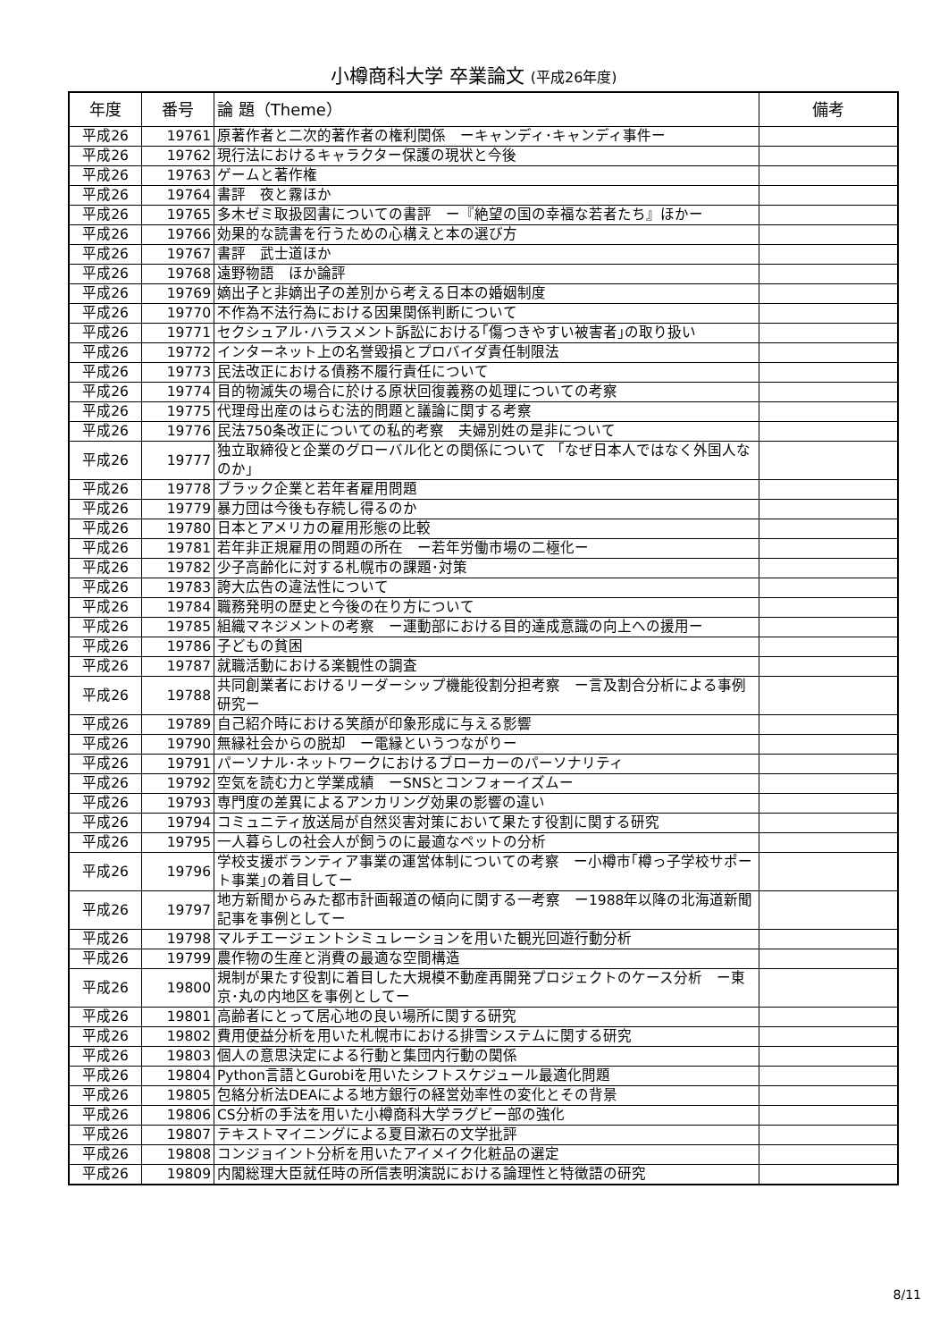小樽商科大学 卒業論文 (平成26年度)
| 年度 | 番号 | 論 題（Theme） | 備考 |
| --- | --- | --- | --- |
| 平成26 | 19761 | 原著作者と二次的著作者の権利関係 ーキャンディ･キャンディ事件ー | |
| 平成26 | 19762 | 現行法におけるキャラクター保護の現状と今後 | |
| 平成26 | 19763 | ゲームと著作権 | |
| 平成26 | 19764 | 書評 夜と霧ほか | |
| 平成26 | 19765 | 多木ゼミ取扱図書についての書評 ー『絶望の国の幸福な若者たち』ほかー | |
| 平成26 | 19766 | 効果的な読書を行うための心構えと本の選び方 | |
| 平成26 | 19767 | 書評 武士道ほか | |
| 平成26 | 19768 | 遠野物語 ほか論評 | |
| 平成26 | 19769 | 嫡出子と非嫡出子の差別から考える日本の婚姻制度 | |
| 平成26 | 19770 | 不作為不法行為における因果関係判断について | |
| 平成26 | 19771 | セクシュアル･ハラスメント訴訟における｢傷つきやすい被害者｣の取り扱い | |
| 平成26 | 19772 | インターネット上の名誉毀損とプロバイダ責任制限法 | |
| 平成26 | 19773 | 民法改正における債務不履行責任について | |
| 平成26 | 19774 | 目的物滅失の場合に於ける原状回復義務の処理についての考察 | |
| 平成26 | 19775 | 代理母出産のはらむ法的問題と議論に関する考察 | |
| 平成26 | 19776 | 民法750条改正についての私的考察 夫婦別姓の是非について | |
| 平成26 | 19777 | 独立取締役と企業のグローバル化との関係について 「なぜ日本人ではなく外国人なのか」 | |
| 平成26 | 19778 | ブラック企業と若年者雇用問題 | |
| 平成26 | 19779 | 暴力団は今後も存続し得るのか | |
| 平成26 | 19780 | 日本とアメリカの雇用形態の比較 | |
| 平成26 | 19781 | 若年非正規雇用の問題の所在 ー若年労働市場の二極化ー | |
| 平成26 | 19782 | 少子高齢化に対する札幌市の課題･対策 | |
| 平成26 | 19783 | 誇大広告の違法性について | |
| 平成26 | 19784 | 職務発明の歴史と今後の在り方について | |
| 平成26 | 19785 | 組織マネジメントの考察 ー運動部における目的達成意識の向上への援用ー | |
| 平成26 | 19786 | 子どもの貧困 | |
| 平成26 | 19787 | 就職活動における楽観性の調査 | |
| 平成26 | 19788 | 共同創業者におけるリーダーシップ機能役割分担考察 ー言及割合分析による事例研究ー | |
| 平成26 | 19789 | 自己紹介時における笑顔が印象形成に与える影響 | |
| 平成26 | 19790 | 無縁社会からの脱却 ー電縁というつながりー | |
| 平成26 | 19791 | パーソナル･ネットワークにおけるブローカーのパーソナリティ | |
| 平成26 | 19792 | 空気を読む力と学業成績 ーSNSとコンフォーイズムー | |
| 平成26 | 19793 | 専門度の差異によるアンカリング効果の影響の違い | |
| 平成26 | 19794 | コミュニティ放送局が自然災害対策において果たす役割に関する研究 | |
| 平成26 | 19795 | 一人暮らしの社会人が飼うのに最適なペットの分析 | |
| 平成26 | 19796 | 学校支援ボランティア事業の運営体制についての考察 ー小樽市｢樽っ子学校サポート事業｣の着目してー | |
| 平成26 | 19797 | 地方新聞からみた都市計画報道の傾向に関する一考察 ー1988年以降の北海道新聞記事を事例としてー | |
| 平成26 | 19798 | マルチエージェントシミュレーションを用いた観光回遊行動分析 | |
| 平成26 | 19799 | 農作物の生産と消費の最適な空間構造 | |
| 平成26 | 19800 | 規制が果たす役割に着目した大規模不動産再開発プロジェクトのケース分析 ー東京･丸の内地区を事例としてー | |
| 平成26 | 19801 | 高齢者にとって居心地の良い場所に関する研究 | |
| 平成26 | 19802 | 費用便益分析を用いた札幌市における排雪システムに関する研究 | |
| 平成26 | 19803 | 個人の意思決定による行動と集団内行動の関係 | |
| 平成26 | 19804 | Python言語とGurobiを用いたシフトスケジュール最適化問題 | |
| 平成26 | 19805 | 包絡分析法DEAによる地方銀行の経営効率性の変化とその背景 | |
| 平成26 | 19806 | CS分析の手法を用いた小樽商科大学ラグビー部の強化 | |
| 平成26 | 19807 | テキストマイニングによる夏目漱石の文学批評 | |
| 平成26 | 19808 | コンジョイント分析を用いたアイメイク化粧品の選定 | |
| 平成26 | 19809 | 内閣総理大臣就任時の所信表明演説における論理性と特徴語の研究 | |
8/11